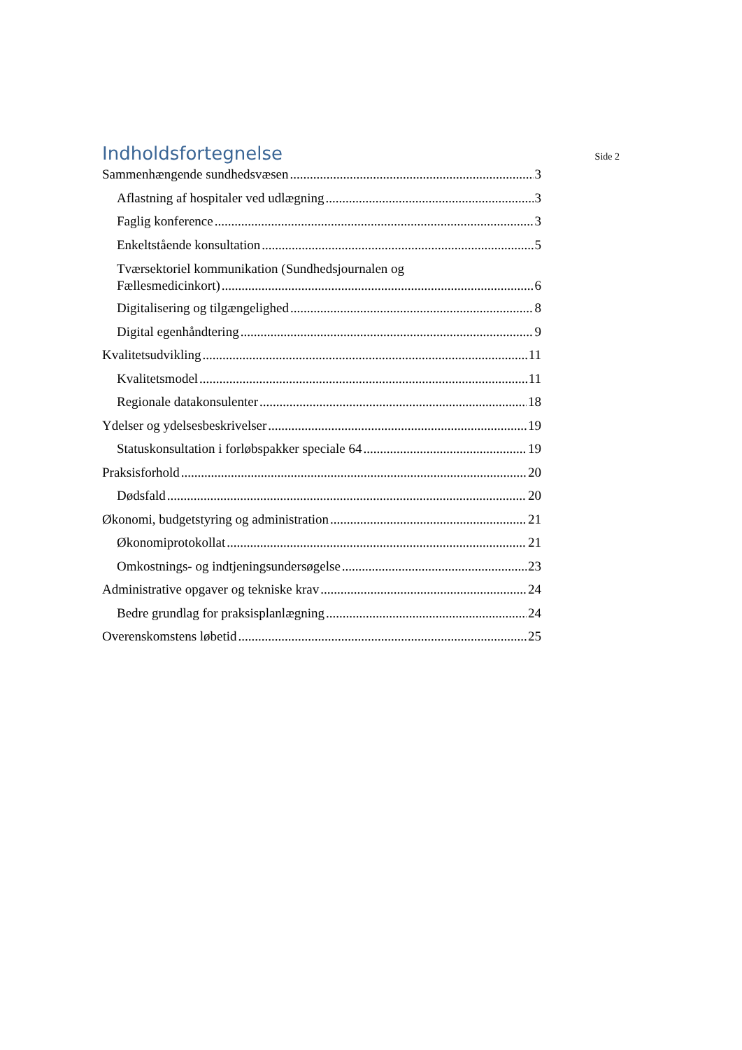Indholdsfortegnelse
Side 2
Sammenhængende sundhedsvæsen 3
Aflastning af hospitaler ved udlægning 3
Faglig konference 3
Enkeltstående konsultation 5
Tværsektoriel kommunikation (Sundhedsjournalen og
Fællesmedicinkort) 6
Digitalisering og tilgængelighed 8
Digital egenhåndtering 9
Kvalitetsudvikling 11
Kvalitetsmodel 11
Regionale datakonsulenter 18
Ydelser og ydelsesbeskrivelser 19
Statuskonsultation i forløbspakker speciale 64 19
Praksisforhold 20
Dødsfald 20
Økonomi, budgetstyring og administration 21
Økonomiprotokollat 21
Omkostnings- og indtjeningsundersøgelse 23
Administrative opgaver og tekniske krav 24
Bedre grundlag for praksisplanlægning 24
Overenskomstens løbetid 25